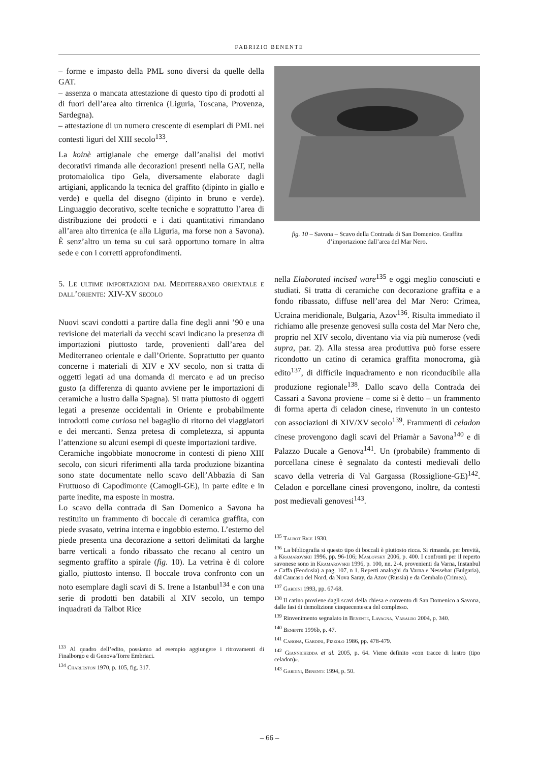FABRIZIO BENENTE
– forme e impasto della PML sono diversi da quelle della GAT.
– assenza o mancata attestazione di questo tipo di prodotti al di fuori dell’area alto tirrenica (Liguria, Toscana, Provenza, Sardegna).
– attestazione di un numero crescente di esemplari di PML nei contesti liguri del XIII secolo<sup>133</sup>.
La koinè artigianale che emerge dall’analisi dei motivi decorativi rimanda alle decorazioni presenti nella GAT, nella protomaiolica tipo Gela, diversamente elaborate dagli artigiani, applicando la tecnica del graffito (dipinto in giallo e verde) e quella del disegno (dipinto in bruno e verde). Linguaggio decorativo, scelte tecniche e soprattutto l’area di distribuzione dei prodotti e i dati quantitativi rimandano all’area alto tirrenica (e alla Liguria, ma forse non a Savona). È senz’altro un tema su cui sarà opportuno tornare in altra sede e con i corretti approfondimenti.
5. Le ultime importazioni dal Mediterraneo orientale e dall’oriente: XIV-XV secolo
Nuovi scavi condotti a partire dalla fine degli anni ’90 e una revisione dei materiali da vecchi scavi indicano la presenza di importazioni piuttosto tarde, provenienti dall’area del Mediterraneo orientale e dall’Oriente. Soprattutto per quanto concerne i materiali di XIV e XV secolo, non si tratta di oggetti legati ad una domanda di mercato e ad un preciso gusto (a differenza di quanto avviene per le importazioni di ceramiche a lustro dalla Spagna). Si tratta piuttosto di oggetti legati a presenze occidentali in Oriente e probabilmente introdotti come curiosa nel bagaglio di ritorno dei viaggiatori e dei mercanti. Senza pretesa di completezza, si appunta l’attenzione su alcuni esempi di queste importazioni tardive.
Ceramiche ingobbiate monocrome in contesti di pieno XIII secolo, con sicuri riferimenti alla tarda produzione bizantina sono state documentate nello scavo dell’Abbazia di San Fruttuoso di Capodimonte (Camogli-GE), in parte edite e in parte inedite, ma esposte in mostra.
Lo scavo della contrada di San Domenico a Savona ha restituito un frammento di boccale di ceramica graffita, con piede svasato, vetrina interna e ingobbio esterno. L’esterno del piede presenta una decorazione a settori delimitati da larghe barre verticali a fondo ribassato che recano al centro un segmento graffito a spirale (fig. 10). La vetrina è di colore giallo, piuttosto intenso. Il boccale trova confronto con un noto esemplare dagli scavi di S. Irene a Istanbul<sup>134</sup> e con una serie di prodotti ben databili al XIV secolo, un tempo inquadrati da Talbot Rice
<sup>133</sup> Al quadro dell’edito, possiamo ad esempio aggiungere i ritrovamenti di Finalborgo e di Genova/Torre Embriaci.
<sup>134</sup> Charleston 1970, p. 105, fig. 317.
fig. 10 – Savona – Scavo della Contrada di San Domenico. Graffita d’importazione dall’area del Mar Nero.
nella Elaborated incised ware<sup>135</sup> e oggi meglio conosciuti e studiati. Si tratta di ceramiche con decorazione graffita e a fondo ribassato, diffuse nell’area del Mar Nero: Crimea, Ucraina meridionale, Bulgaria, Azov<sup>136</sup>. Risulta immediato il richiamo alle presenze genovesi sulla costa del Mar Nero che, proprio nel XIV secolo, diventano via via più numerose (vedi supra, par. 2). Alla stessa area produttiva può forse essere ricondotto un catino di ceramica graffita monocroma, già edito<sup>137</sup>, di difficile inquadramento e non riconducibile alla produzione regionale<sup>138</sup>. Dallo scavo della Contrada dei Cassari a Savona proviene – come si è detto – un frammento di forma aperta di celadon cinese, rinvenuto in un contesto con associazioni di XIV/XV secolo<sup>139</sup>. Frammenti di celadon cinese provengono dagli scavi del Priamàr a Savona<sup>140</sup> e di Palazzo Ducale a Genova<sup>141</sup>. Un (probabile) frammento di porcellana cinese è segnalato da contesti medievali dello scavo della vetreria di Val Gargassa (Rossiglione-GE)<sup>142</sup>. Celadon e porcellane cinesi provengono, inoltre, da contesti post medievali genovesi<sup>143</sup>.
<sup>135</sup> Talbot Rice 1930.
<sup>136</sup> La bibliografia si questo tipo di boccali è piuttosto ricca. Si rimanda, per brevità, a Kramarovskii 1996, pp. 96-106; Maslovsky 2006, p. 400. I confronti per il reperto savonese sono in Kramarovskii 1996, p. 100, nn. 2-4, provenienti da Varna, Instanbul e Caffa (Feodosia) a pag. 107, n 1. Reperti analoghi da Varna e Nessebar (Bulgaria), dal Caucaso del Nord, da Nova Saray, da Azov (Russia) e da Cembalo (Crimea).
<sup>137</sup> Gardini 1993, pp. 67-68.
<sup>138</sup> Il catino proviene dagli scavi della chiesa e convento di San Domenico a Savona, dalle fasi di demolizione cinquecentesca del complesso.
<sup>139</sup> Rinvenimento segnalato in Benente, Lavagna, Varaldo 2004, p. 340.
<sup>140</sup> Benente 1996b, p. 47.
<sup>141</sup> Cabona, Gardini, Pizzolo 1986, pp. 478-479.
<sup>142</sup> Giannichedda et al. 2005, p. 64. Viene definito «con tracce di lustro (tipo celadon)».
<sup>143</sup> Gardini, Benente 1994, p. 50.
– 66 –